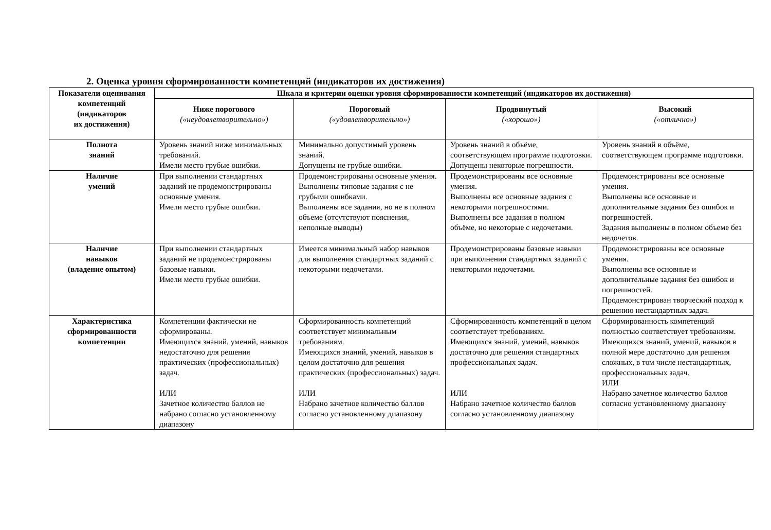2. Оценка уровня сформированности компетенций (индикаторов их достижения)
| Показатели оценивания компетенций (индикаторов их достижения) | Шкала и критерии оценки уровня сформированности компетенций (индикаторов их достижения) | | | |
| --- | --- | --- | --- | --- |
| | Ниже порогового («неудовлетворительно») | Пороговый («удовлетворительно») | Продвинутый («хорошо») | Высокий («отлично») |
| Полнота знаний | Уровень знаний ниже минимальных требований. Имели место грубые ошибки. | Минимально допустимый уровень знаний. Допущены не грубые ошибки. | Уровень знаний в объёме, соответствующем программе подготовки. Допущены некоторые погрешности. | Уровень знаний в объёме, соответствующем программе подготовки. |
| Наличие умений | При выполнении стандартных заданий не продемонстрированы основные умения. Имели место грубые ошибки. | Продемонстрированы основные умения. Выполнены типовые задания с не грубыми ошибками. Выполнены все задания, но не в полном объеме (отсутствуют пояснения, неполные выводы) | Продемонстрированы все основные умения. Выполнены все основные задания с некоторыми погрешностями. Выполнены все задания в полном объёме, но некоторые с недочетами. | Продемонстрированы все основные умения. Выполнены все основные и дополнительные задания без ошибок и погрешностей. Задания выполнены в полном объеме без недочетов. |
| Наличие навыков (владение опытом) | При выполнении стандартных заданий не продемонстрированы базовые навыки. Имели место грубые ошибки. | Имеется минимальный набор навыков для выполнения стандартных заданий с некоторыми недочетами. | Продемонстрированы базовые навыки при выполнении стандартных заданий с некоторыми недочетами. | Продемонстрированы все основные умения. Выполнены все основные и дополнительные задания без ошибок и погрешностей. Продемонстрирован творческий подход к решению нестандартных задач. |
| Характеристика сформированности компетенции | Компетенции фактически не сформированы. Имеющихся знаний, умений, навыков недостаточно для решения практических (профессиональных) задач. ИЛИ Зачетное количество баллов не набрано согласно установленному диапазону | Сформированность компетенций соответствует минимальным требованиям. Имеющихся знаний, умений, навыков в целом достаточно для решения практических (профессиональных) задач. ИЛИ Набрано зачетное количество баллов согласно установленному диапазону | Сформированность компетенций в целом соответствует требованиям. Имеющихся знаний, умений, навыков достаточно для решения стандартных профессиональных задач. ИЛИ Набрано зачетное количество баллов согласно установленному диапазону | Сформированность компетенций полностью соответствует требованиям. Имеющихся знаний, умений, навыков в полной мере достаточно для решения сложных, в том числе нестандартных, профессиональных задач. ИЛИ Набрано зачетное количество баллов согласно установленному диапазону |